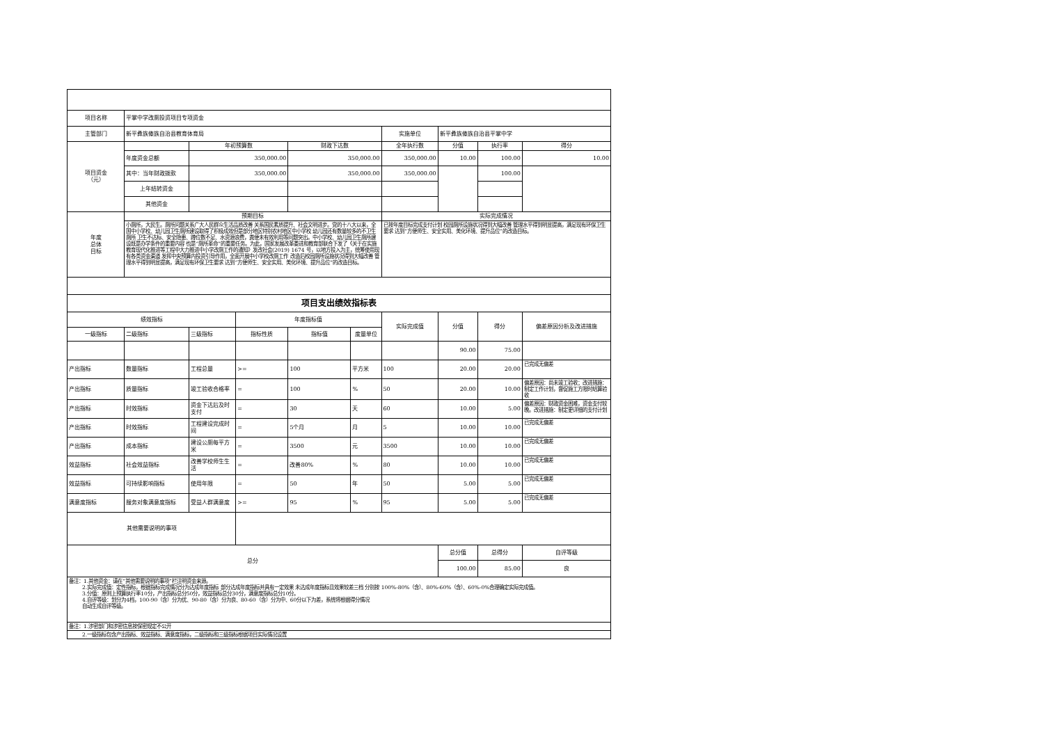| 项目名称 | 平掌中学改厕投资项目专项资金 | | | | | | | | |
| 主管部门 | 新平彝族傣族自治县教育体育局 | | | | | 实施单位 | 新平彝族傣族自治县平掌中学 | | |
| 项目资金 （元） | | 年初预算数 | | 财政下达数 | | 全年执行数 | 分值 | 执行率 | 得分 |
| | 年度资金总额 | 350,000.00 | | 350,000.00 | | 350,000.00 | 10.00 | 100.00 | 10.00 |
| | 其中：当年财政拨款 | 350,000.00 | | 350,000.00 | | 350,000.00 | | 100.00 | |
| | 上年结转资金 | | | | | | | | |
| | 其他资金 | | | | | | | | |
| 年度 总体 目标 | 预期目标 | | | | | 实际完成情况 | | | |
| | 小厕所，大民生。厕所问题关系广大人民群众生活品质改善 关系国民素质提升、社会文明进步。党的十八大以来，全国中小学校、幼儿园卫生厕所建设取得了积极成效但是部分地区特别农村地区中小学校 幼儿园还有数量较多的不卫生厕所 卫生不达标、安全隐患、蹲位数不足、水资源浪费，粪便未有效利用等问题突出。中小学校、幼儿园卫生厕所建设既是办学条件的重要内容 也是“厕所革命”的重要任务。为此，国家发展改革委进和教育部联合下发了《关于在实施教育现代化推进等工程中大力推进中小学改厕工作的通知》发改社会(2019) 1674 号，以地方投入为主，统筹使用现有各类资金渠道 发挥中央预算内投资引导作用，全面开展中小学校改厕工作 改造后校园厕所设施状况得到大幅改善 管理水平得到明显提高，满足现有环保卫生要求 达到“方便师生、安全实用、美化环境、提升品位”的改造目标。 | | | | | 已按年度目标完成支付计划 校园厕所设施状况得到大幅改善 管理水平得到明显提高，满足现有环保卫生要求 达到“方便师生、安全实用、美化环境、提升品位”的改造目标。 | | | |
| 项目支出绩效指标表 | | | | | | | | | |
| 绩效指标 | | | 年度指标值 | | | 实际完成值 | 分值 | 得分 | 偏差原因分析及改进措施 |
| 一级指标 | 二级指标 | 三级指标 | 指标性质 | 指标值 | 度量单位 | | | | |
| | | | | | | | 90.00 | 75.00 | |
| 产出指标 | 数量指标 | 工程总量 | >= | 100 | 平方米 | 100 | 20.00 | 20.00 | 已完成无偏差 |
| 产出指标 | 质量指标 | 竣工验收合格率 | = | 100 | % | 50 | 20.00 | 10.00 | 偏差原因：尚未竣工验收；改进措施：制定工作计划，督促施工方限时结算验收 |
| 产出指标 | 时效指标 | 资金下达后及时支付 | = | 30 | 天 | 60 | 10.00 | 5.00 | 偏差原因：财政资金困难，资金支付较晚。改进措施：制定更详细的支付计划 |
| 产出指标 | 时效指标 | 工程建设完成时间 | = | 5个月 | 月 | 5 | 10.00 | 10.00 | 已完成无偏差 |
| 产出指标 | 成本指标 | 建设公厕每平方米 | = | 3500 | 元 | 3500 | 10.00 | 10.00 | 已完成无偏差 |
| 效益指标 | 社会效益指标 | 改善学校师生生活 | = | 改善80% | % | 80 | 10.00 | 10.00 | 已完成无偏差 |
| 效益指标 | 可持续影响指标 | 使用年限 | = | 50 | 年 | 50 | 5.00 | 5.00 | 已完成无偏差 |
| 满意度指标 | 服务对象满意度指标 | 受益人群满意度 | >= | 95 | % | 95 | 5.00 | 5.00 | 已完成无偏差 |
| 其他需要说明的事项 | | | | | | | | | |
| 总分 | | | | | | | 总分值 | 总得分 | 自评等级 |
| | | | | | | | 100.00 | 85.00 | 良 |
| 备注：1.其他资金：请在“其他需要说明的事项”栏注明资金来源。 2.实际完成值：定性指标，根据指标完成情况分为达成年度指标 部分达成年度指标并具有一定效果 未达成年度指标且效果较差三档 分别按 100%-80%（含）、80%-60%（含）、60%-0%合理确定实际完成值。 3.分值：原则上预算执行率10分，产出指标总分50分，效益指标总分30分，满意度指标总分10分。 4.自评等级：划分为4档，100-90（含）分为优、90-80（含）分为良、80-60（含）分为中、60分以下为差，系统将根据得分情况 自动生成自评等级。 | | | | | | | | | |
| 备注：1.涉密部门和涉密信息按保密规定不公开 | | | | | | | | | |
| 2.一级指标包含产出指标、效益指标、满意度指标，二级指标和三级指标根据项目实际情况设置 | | | | | | | | | |